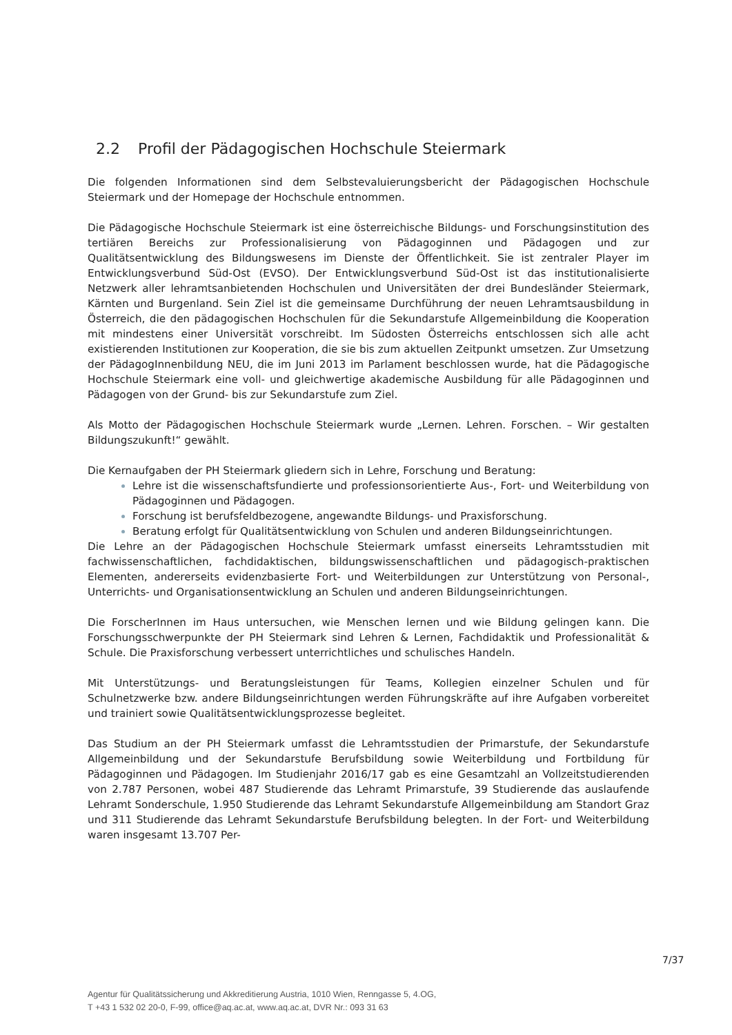2.2 Profil der Pädagogischen Hochschule Steiermark
Die folgenden Informationen sind dem Selbstevaluierungsbericht der Pädagogischen Hochschule Steiermark und der Homepage der Hochschule entnommen.
Die Pädagogische Hochschule Steiermark ist eine österreichische Bildungs- und Forschungsinstitution des tertiären Bereichs zur Professionalisierung von Pädagoginnen und Pädagogen und zur Qualitätsentwicklung des Bildungswesens im Dienste der Öffentlichkeit. Sie ist zentraler Player im Entwicklungsverbund Süd-Ost (EVSO). Der Entwicklungsverbund Süd-Ost ist das institutionalisierte Netzwerk aller lehramtsanbietenden Hochschulen und Universitäten der drei Bundesländer Steiermark, Kärnten und Burgenland. Sein Ziel ist die gemeinsame Durchführung der neuen Lehramtsausbildung in Österreich, die den pädagogischen Hochschulen für die Sekundarstufe Allgemeinbildung die Kooperation mit mindestens einer Universität vorschreibt. Im Südosten Österreichs entschlossen sich alle acht existierenden Institutionen zur Kooperation, die sie bis zum aktuellen Zeitpunkt umsetzen. Zur Umsetzung der PädagogInnenbildung NEU, die im Juni 2013 im Parlament beschlossen wurde, hat die Pädagogische Hochschule Steiermark eine voll- und gleichwertige akademische Ausbildung für alle Pädagoginnen und Pädagogen von der Grund- bis zur Sekundarstufe zum Ziel.
Als Motto der Pädagogischen Hochschule Steiermark wurde „Lernen. Lehren. Forschen. – Wir gestalten Bildungszukunft!“ gewählt.
Die Kernaufgaben der PH Steiermark gliedern sich in Lehre, Forschung und Beratung:
Lehre ist die wissenschaftsfundierte und professionsorientierte Aus-, Fort- und Weiterbildung von Pädagoginnen und Pädagogen.
Forschung ist berufsfeldbezogene, angewandte Bildungs- und Praxisforschung.
Beratung erfolgt für Qualitätsentwicklung von Schulen und anderen Bildungseinrichtungen.
Die Lehre an der Pädagogischen Hochschule Steiermark umfasst einerseits Lehramtsstudien mit fachwissenschaftlichen, fachdidaktischen, bildungswissenschaftlichen und pädagogisch-praktischen Elementen, andererseits evidenzbasierte Fort- und Weiterbildungen zur Unterstützung von Personal-, Unterrichts- und Organisationsentwicklung an Schulen und anderen Bildungseinrichtungen.
Die ForscherInnen im Haus untersuchen, wie Menschen lernen und wie Bildung gelingen kann. Die Forschungsschwerpunkte der PH Steiermark sind Lehren & Lernen, Fachdidaktik und Professionalität & Schule. Die Praxisforschung verbessert unterrichtliches und schulisches Handeln.
Mit Unterstützungs- und Beratungsleistungen für Teams, Kollegien einzelner Schulen und für Schulnetzwerke bzw. andere Bildungseinrichtungen werden Führungskräfte auf ihre Aufgaben vorbereitet und trainiert sowie Qualitätsentwicklungsprozesse begleitet.
Das Studium an der PH Steiermark umfasst die Lehramtsstudien der Primarstufe, der Sekundarstufe Allgemeinbildung und der Sekundarstufe Berufsbildung sowie Weiterbildung und Fortbildung für Pädagoginnen und Pädagogen. Im Studienjahr 2016/17 gab es eine Gesamtzahl an Vollzeitstudierenden von 2.787 Personen, wobei 487 Studierende das Lehramt Primarstufe, 39 Studierende das auslaufende Lehramt Sonderschule, 1.950 Studierende das Lehramt Sekundarstufe Allgemeinbildung am Standort Graz und 311 Studierende das Lehramt Sekundarstufe Berufsbildung belegten. In der Fort- und Weiterbildung waren insgesamt 13.707 Per-
7/37
Agentur für Qualitätssicherung und Akkreditierung Austria, 1010 Wien, Renngasse 5, 4.OG,
T +43 1 532 02 20-0, F-99, office@aq.ac.at, www.aq.ac.at, DVR Nr.: 093 31 63